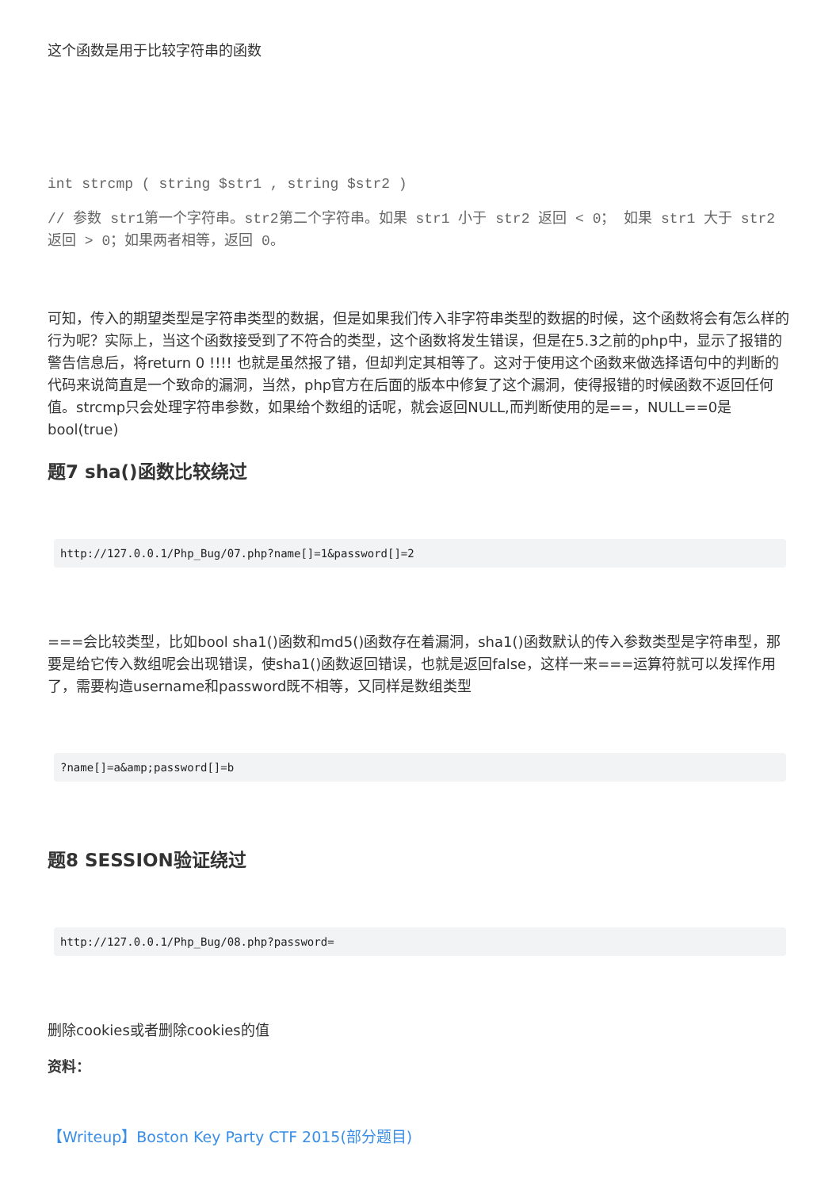这个函数是用于比较字符串的函数
int strcmp ( string $str1 , string $str2 )
// 参数 str1第一个字符串。str2第二个字符串。如果 str1 小于 str2 返回 < 0； 如果 str1 大于 str2 返回 > 0；如果两者相等，返回 0。
可知，传入的期望类型是字符串类型的数据，但是如果我们传入非字符串类型的数据的时候，这个函数将会有怎么样的行为呢？实际上，当这个函数接受到了不符合的类型，这个函数将发生错误，但是在5.3之前的php中，显示了报错的警告信息后，将return 0 !!!! 也就是虽然报了错，但却判定其相等了。这对于使用这个函数来做选择语句中的判断的代码来说简直是一个致命的漏洞，当然，php官方在后面的版本中修复了这个漏洞，使得报错的时候函数不返回任何值。strcmp只会处理字符串参数，如果给个数组的话呢，就会返回NULL,而判断使用的是==，NULL==0是 bool(true)
题7 sha()函数比较绕过
http://127.0.0.1/Php_Bug/07.php?name[]=1&password[]=2
===会比较类型，比如bool sha1()函数和md5()函数存在着漏洞，sha1()函数默认的传入参数类型是字符串型，那要是给它传入数组呢会出现错误，使sha1()函数返回错误，也就是返回false，这样一来===运算符就可以发挥作用了，需要构造username和password既不相等，又同样是数组类型
?name[]=a&amp;password[]=b
题8 SESSION验证绕过
http://127.0.0.1/Php_Bug/08.php?password=
删除cookies或者删除cookies的值
资料：
【Writeup】Boston Key Party CTF 2015(部分题目)